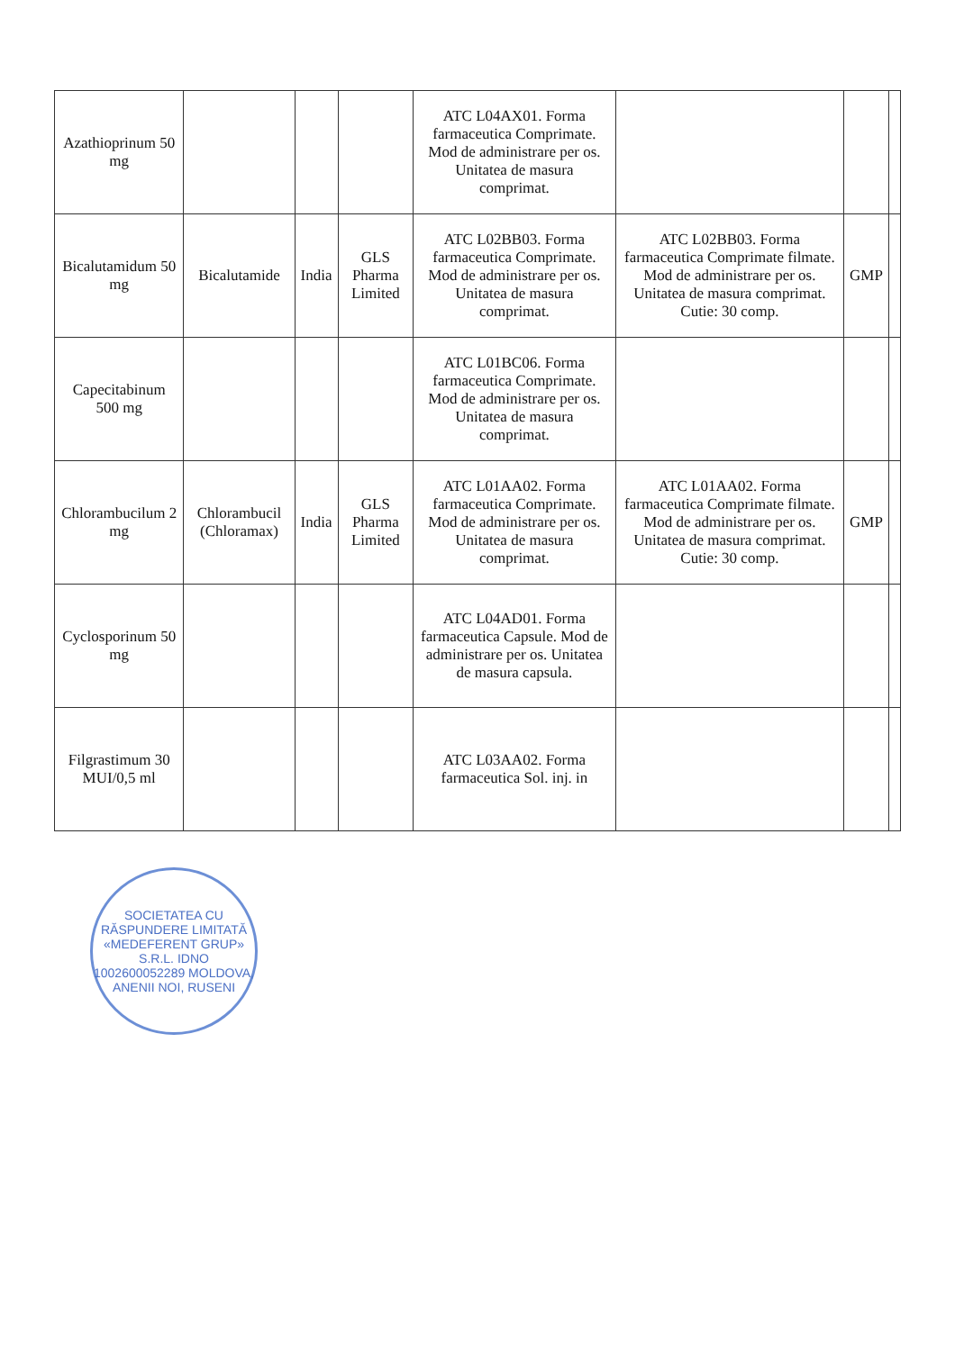| Azathioprinum 50 mg | | | | ATC L04AX01. Forma farmaceutica Comprimate. Mod de administrare per os. Unitatea de masura comprimat. | | | |
| Bicalutamidum 50 mg | Bicalutamide | India | GLS Pharma Limited | ATC L02BB03. Forma farmaceutica Comprimate. Mod de administrare per os. Unitatea de masura comprimat. | ATC L02BB03. Forma farmaceutica Comprimate filmate. Mod de administrare per os. Unitatea de masura comprimat. Cutie: 30 comp. | GMP | |
| Capecitabinum 500 mg | | | | ATC L01BC06. Forma farmaceutica Comprimate. Mod de administrare per os. Unitatea de masura comprimat. | | | |
| Chlorambucilum 2 mg | Chlorambucil (Chloramax) | India | GLS Pharma Limited | ATC L01AA02. Forma farmaceutica Comprimate. Mod de administrare per os. Unitatea de masura comprimat. | ATC L01AA02. Forma farmaceutica Comprimate filmate. Mod de administrare per os. Unitatea de masura comprimat. Cutie: 30 comp. | GMP | |
| Cyclosporinum 50 mg | | | | ATC L04AD01. Forma farmaceutica Capsule. Mod de administrare per os. Unitatea de masura capsula. | | | |
| Filgrastimum 30 MUI/0,5 ml | | | | ATC L03AA02. Forma farmaceutica Sol. inj. in | | | |
SOCIETATEA CU RĂSPUNDERE LIMITATĂ «MEDEFERENT GRUP» S.R.L. IDNO 1002600052289 MOLDOVA, ANENII NOI, RUSENI